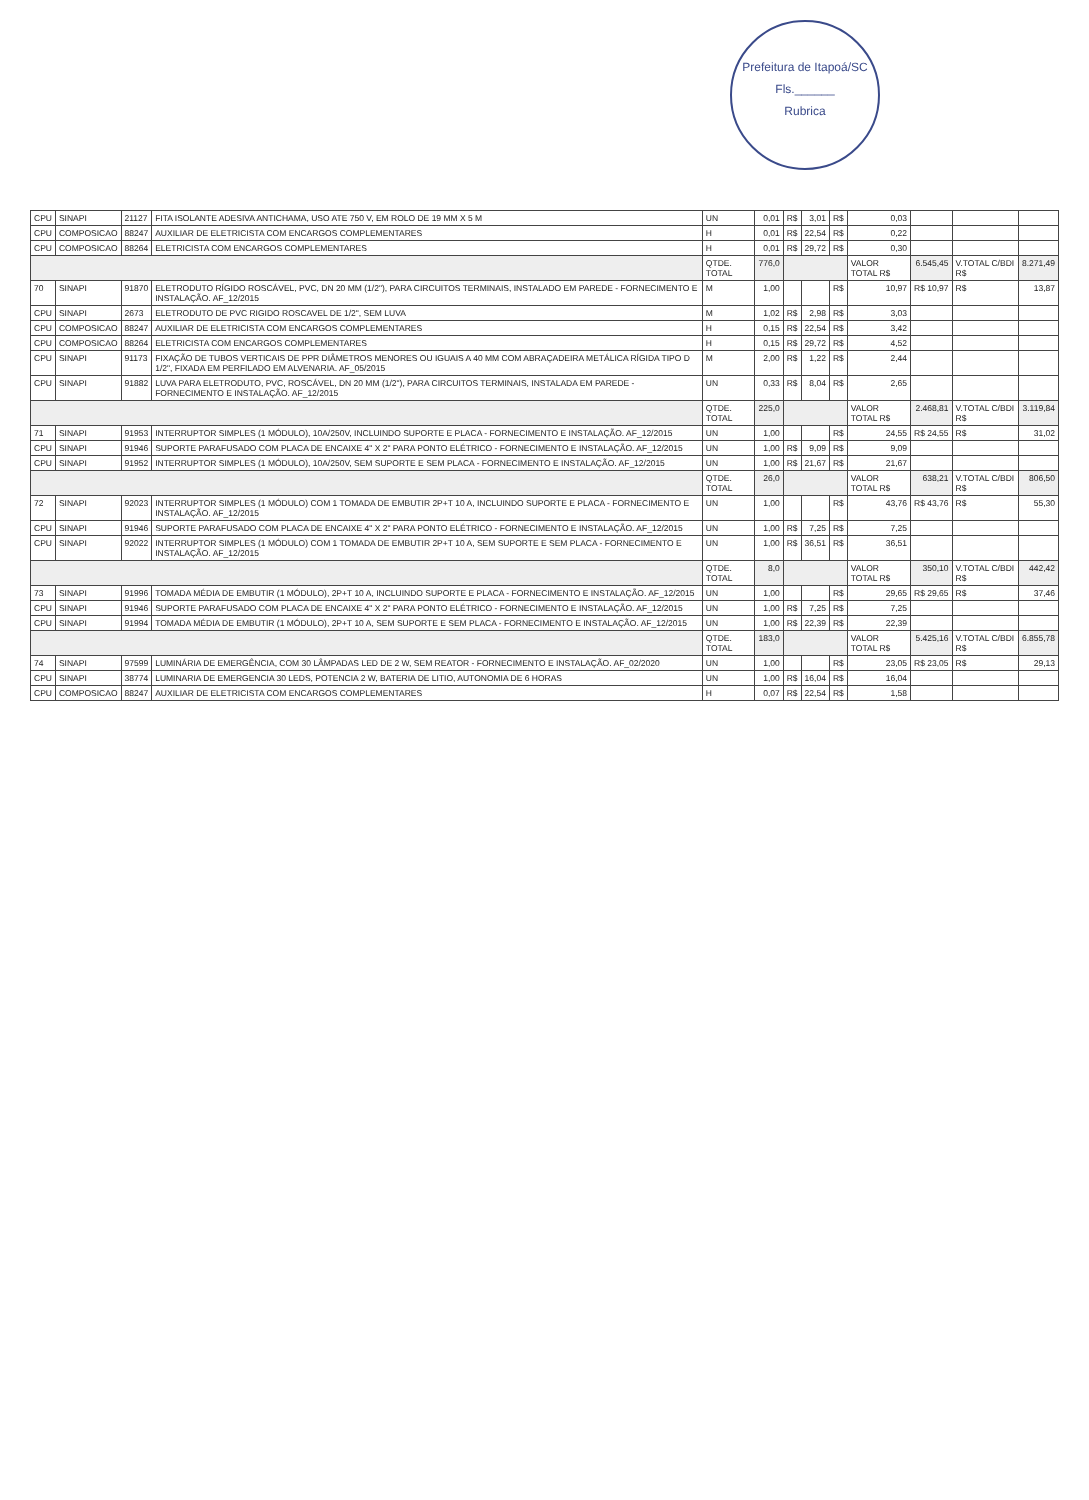Prefeitura de Itapoá/SC
Fls.______
Rubrica
| CPU | SINAPI | 21127 | FITA ISOLANTE ADESIVA ANTICHAMA, USO ATE 750 V, EM ROLO DE 19 MM X 5 M | UN | 0,01 | R$ | 3,01 | R$ | 0,03 | | | |
| CPU | COMPOSICAO | 88247 | AUXILIAR DE ELETRICISTA COM ENCARGOS COMPLEMENTARES | H | 0,01 | R$ | 22,54 | R$ | 0,22 | | | |
| CPU | COMPOSICAO | 88264 | ELETRICISTA COM ENCARGOS COMPLEMENTARES | H | 0,01 | R$ | 29,72 | R$ | 0,30 | | | |
| | | | | QTDE. TOTAL | 776,0 | | | | VALOR TOTAL R$ | 6.545,45 | V.TOTAL C/BDI R$ | 8.271,49 |
| 70 | SINAPI | 91870 | ELETRODUTO RÍGIDO ROSCÁVEL, PVC, DN 20 MM (1/2"), PARA CIRCUITOS TERMINAIS, INSTALADO EM PAREDE - FORNECIMENTO E INSTALAÇÃO. AF_12/2015 | M | 1,00 | | | R$ | 10,97 | R$ 10,97 | R$ | 13,87 |
| CPU | SINAPI | 2673 | ELETRODUTO DE PVC RIGIDO ROSCAVEL DE 1/2", SEM LUVA | M | 1,02 | R$ | 2,98 | R$ | 3,03 | | | |
| CPU | COMPOSICAO | 88247 | AUXILIAR DE ELETRICISTA COM ENCARGOS COMPLEMENTARES | H | 0,15 | R$ | 22,54 | R$ | 3,42 | | | |
| CPU | COMPOSICAO | 88264 | ELETRICISTA COM ENCARGOS COMPLEMENTARES | H | 0,15 | R$ | 29,72 | R$ | 4,52 | | | |
| CPU | SINAPI | 91173 | FIXAÇÃO DE TUBOS VERTICAIS DE PPR DIÂMETROS MENORES OU IGUAIS A 40 MM COM ABRAÇADEIRA METÁLICA RÍGIDA TIPO D 1/2", FIXADA EM PERFILADO EM ALVENARIA. AF_05/2015 | M | 2,00 | R$ | 1,22 | R$ | 2,44 | | | |
| CPU | SINAPI | 91882 | LUVA PARA ELETRODUTO, PVC, ROSCÁVEL, DN 20 MM (1/2"), PARA CIRCUITOS TERMINAIS, INSTALADA EM PAREDE - FORNECIMENTO E INSTALAÇÃO. AF_12/2015 | UN | 0,33 | R$ | 8,04 | R$ | 2,65 | | | |
| | | | | QTDE. TOTAL | 225,0 | | | | VALOR TOTAL R$ | 2.468,81 | V.TOTAL C/BDI R$ | 3.119,84 |
| 71 | SINAPI | 91953 | INTERRUPTOR SIMPLES (1 MÓDULO), 10A/250V, INCLUINDO SUPORTE E PLACA - FORNECIMENTO E INSTALAÇÃO. AF_12/2015 | UN | 1,00 | | | R$ | 24,55 | R$ 24,55 | R$ | 31,02 |
| CPU | SINAPI | 91946 | SUPORTE PARAFUSADO COM PLACA DE ENCAIXE 4" X 2" PARA PONTO ELÉTRICO - FORNECIMENTO E INSTALAÇÃO. AF_12/2015 | UN | 1,00 | R$ | 9,09 | R$ | 9,09 | | | |
| CPU | SINAPI | 91952 | INTERRUPTOR SIMPLES (1 MÓDULO), 10A/250V, SEM SUPORTE E SEM PLACA - FORNECIMENTO E INSTALAÇÃO. AF_12/2015 | UN | 1,00 | R$ | 21,67 | R$ | 21,67 | | | |
| | | | | QTDE. TOTAL | 26,0 | | | | VALOR TOTAL R$ | 638,21 | V.TOTAL C/BDI R$ | 806,50 |
| 72 | SINAPI | 92023 | INTERRUPTOR SIMPLES (1 MÓDULO) COM 1 TOMADA DE EMBUTIR 2P+T 10 A, INCLUINDO SUPORTE E PLACA - FORNECIMENTO E INSTALAÇÃO. AF_12/2015 | UN | 1,00 | | | R$ | 43,76 | R$ 43,76 | R$ | 55,30 |
| CPU | SINAPI | 91946 | SUPORTE PARAFUSADO COM PLACA DE ENCAIXE 4" X 2" PARA PONTO ELÉTRICO - FORNECIMENTO E INSTALAÇÃO. AF_12/2015 | UN | 1,00 | R$ | 7,25 | R$ | 7,25 | | | |
| CPU | SINAPI | 92022 | INTERRUPTOR SIMPLES (1 MÓDULO) COM 1 TOMADA DE EMBUTIR 2P+T 10 A, SEM SUPORTE E SEM PLACA - FORNECIMENTO E INSTALAÇÃO. AF_12/2015 | UN | 1,00 | R$ | 36,51 | R$ | 36,51 | | | |
| | | | | QTDE. TOTAL | 8,0 | | | | VALOR TOTAL R$ | 350,10 | V.TOTAL C/BDI R$ | 442,42 |
| 73 | SINAPI | 91996 | TOMADA MÉDIA DE EMBUTIR (1 MÓDULO), 2P+T 10 A, INCLUINDO SUPORTE E PLACA - FORNECIMENTO E INSTALAÇÃO. AF_12/2015 | UN | 1,00 | | | R$ | 29,65 | R$ 29,65 | R$ | 37,46 |
| CPU | SINAPI | 91946 | SUPORTE PARAFUSADO COM PLACA DE ENCAIXE 4" X 2" PARA PONTO ELÉTRICO - FORNECIMENTO E INSTALAÇÃO. AF_12/2015 | UN | 1,00 | R$ | 7,25 | R$ | 7,25 | | | |
| CPU | SINAPI | 91994 | TOMADA MÉDIA DE EMBUTIR (1 MÓDULO), 2P+T 10 A, SEM SUPORTE E SEM PLACA - FORNECIMENTO E INSTALAÇÃO. AF_12/2015 | UN | 1,00 | R$ | 22,39 | R$ | 22,39 | | | |
| | | | | QTDE. TOTAL | 183,0 | | | | VALOR TOTAL R$ | 5.425,16 | V.TOTAL C/BDI R$ | 6.855,78 |
| 74 | SINAPI | 97599 | LUMINÁRIA DE EMERGÊNCIA, COM 30 LÂMPADAS LED DE 2 W, SEM REATOR - FORNECIMENTO E INSTALAÇÃO. AF_02/2020 | UN | 1,00 | | | R$ | 23,05 | R$ 23,05 | R$ | 29,13 |
| CPU | SINAPI | 38774 | LUMINARIA DE EMERGENCIA 30 LEDS, POTENCIA 2 W, BATERIA DE LITIO, AUTONOMIA DE 6 HORAS | UN | 1,00 | R$ | 16,04 | R$ | 16,04 | | | |
| CPU | COMPOSICAO | 88247 | AUXILIAR DE ELETRICISTA COM ENCARGOS COMPLEMENTARES | H | 0,07 | R$ | 22,54 | R$ | 1,58 | | | |